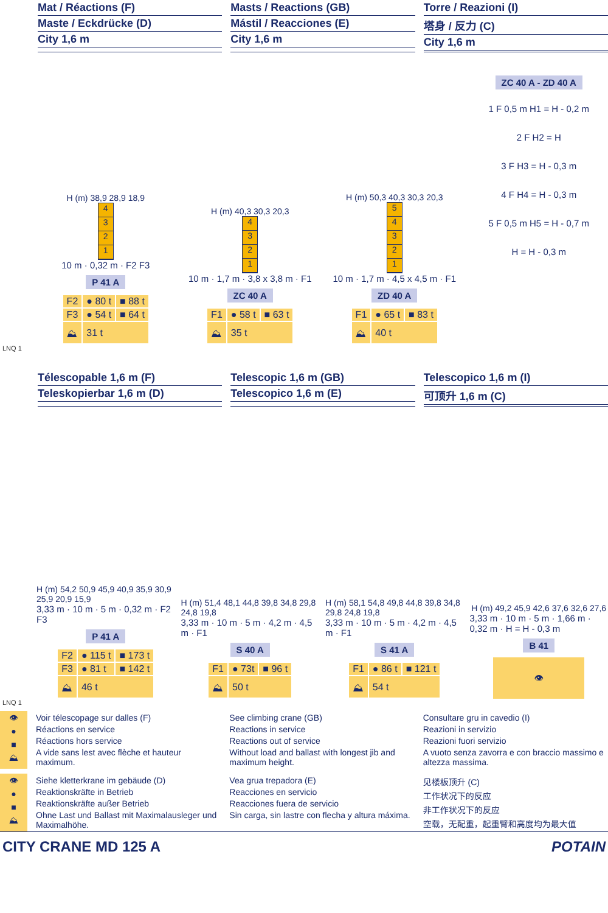Mat / Réactions (F)
Maste / Eckdrücke (D)
City 1,6 m
Masts / Reactions (GB)
Mástil / Reacciones (E)
City 1,6 m
Torre / Reazioni (I)
塔身 / 反力 (C)
City 1,6 m
H (m) 38,9 28,9 18,9
4321
10 m · 0,32 m · F2 F3
P 41 A
| F2 | ● 80 t | ■ 88 t |
| F3 | ● 54 t | ■ 64 t |
| ⛰ | 31 t | |
H (m) 40,3 30,3 20,3
4321
10 m · 1,7 m · 3,8 x 3,8 m · F1
ZC 40 A
| F1 | ● 58 t | ■ 63 t |
| ⛰ | 35 t | |
H (m) 50,3 40,3 30,3 20,3
54321
10 m · 1,7 m · 4,5 x 4,5 m · F1
ZD 40 A
| F1 | ● 65 t | ■ 83 t |
| ⛰ | 40 t | |
ZC 40 A - ZD 40 A
1 F 0,5 m H1 = H - 0,2 m
2 F H2 = H
3 F H3 = H - 0,3 m
4 F H4 = H - 0,3 m
5 F 0,5 m H5 = H - 0,7 m
H = H - 0,3 m
LNQ 1
Télescopable 1,6 m (F)
Teleskopierbar 1,6 m (D)
Telescopic 1,6 m (GB)
Telescopico 1,6 m (E)
Telescopico 1,6 m (I)
可顶升 1,6 m (C)
H (m) 54,2 50,9 45,9 40,9 35,9 30,9 25,9 20,9 15,9
3,33 m · 10 m · 5 m · 0,32 m · F2 F3
P 41 A
| F2 | ● 115 t | ■ 173 t |
| F3 | ● 81 t | ■ 142 t |
| ⛰ | 46 t | |
H (m) 51,4 48,1 44,8 39,8 34,8 29,8 24,8 19,8
3,33 m · 10 m · 5 m · 4,2 m · 4,5 m · F1
S 40 A
| F1 | ● 73t | ■ 96 t |
| ⛰ | 50 t | |
H (m) 58,1 54,8 49,8 44,8 39,8 34,8 29,8 24,8 19,8
3,33 m · 10 m · 5 m · 4,2 m · 4,5 m · F1
S 41 A
| F1 | ● 86 t | ■ 121 t |
| ⛰ | 54 t | |
H (m) 49,2 45,9 42,6 37,6 32,6 27,6
3,33 m · 10 m · 5 m · 1,66 m · 0,32 m · H = H - 0,3 m
B 41
👁
LNQ 1
👁
●
■
⛰
Voir télescopage sur dalles (F)
Réactions en service
Réactions hors service
A vide sans lest avec flèche et hauteur maximum.
See climbing crane (GB)
Reactions in service
Reactions out of service
Without load and ballast with longest jib and maximum height.
Consultare gru in cavedio (I)
Reazioni in servizio
Reazioni fuori servizio
A vuoto senza zavorra e con braccio massimo e altezza massima.
👁
●
■
⛰
Siehe kletterkrane im gebäude (D)
Reaktionskräfte in Betrieb
Reaktionskräfte außer Betrieb
Ohne Last und Ballast mit Maximalausleger und Maximalhöhe.
Vea grua trepadora (E)
Reacciones en servicio
Reacciones fuera de servicio
Sin carga, sin lastre con flecha y altura máxima.
见楼板顶升 (C)
工作状况下的反应
非工作状况下的反应
空载，无配重，起重臂和高度均为最大值
CITY CRANE MD 125 A POTAIN